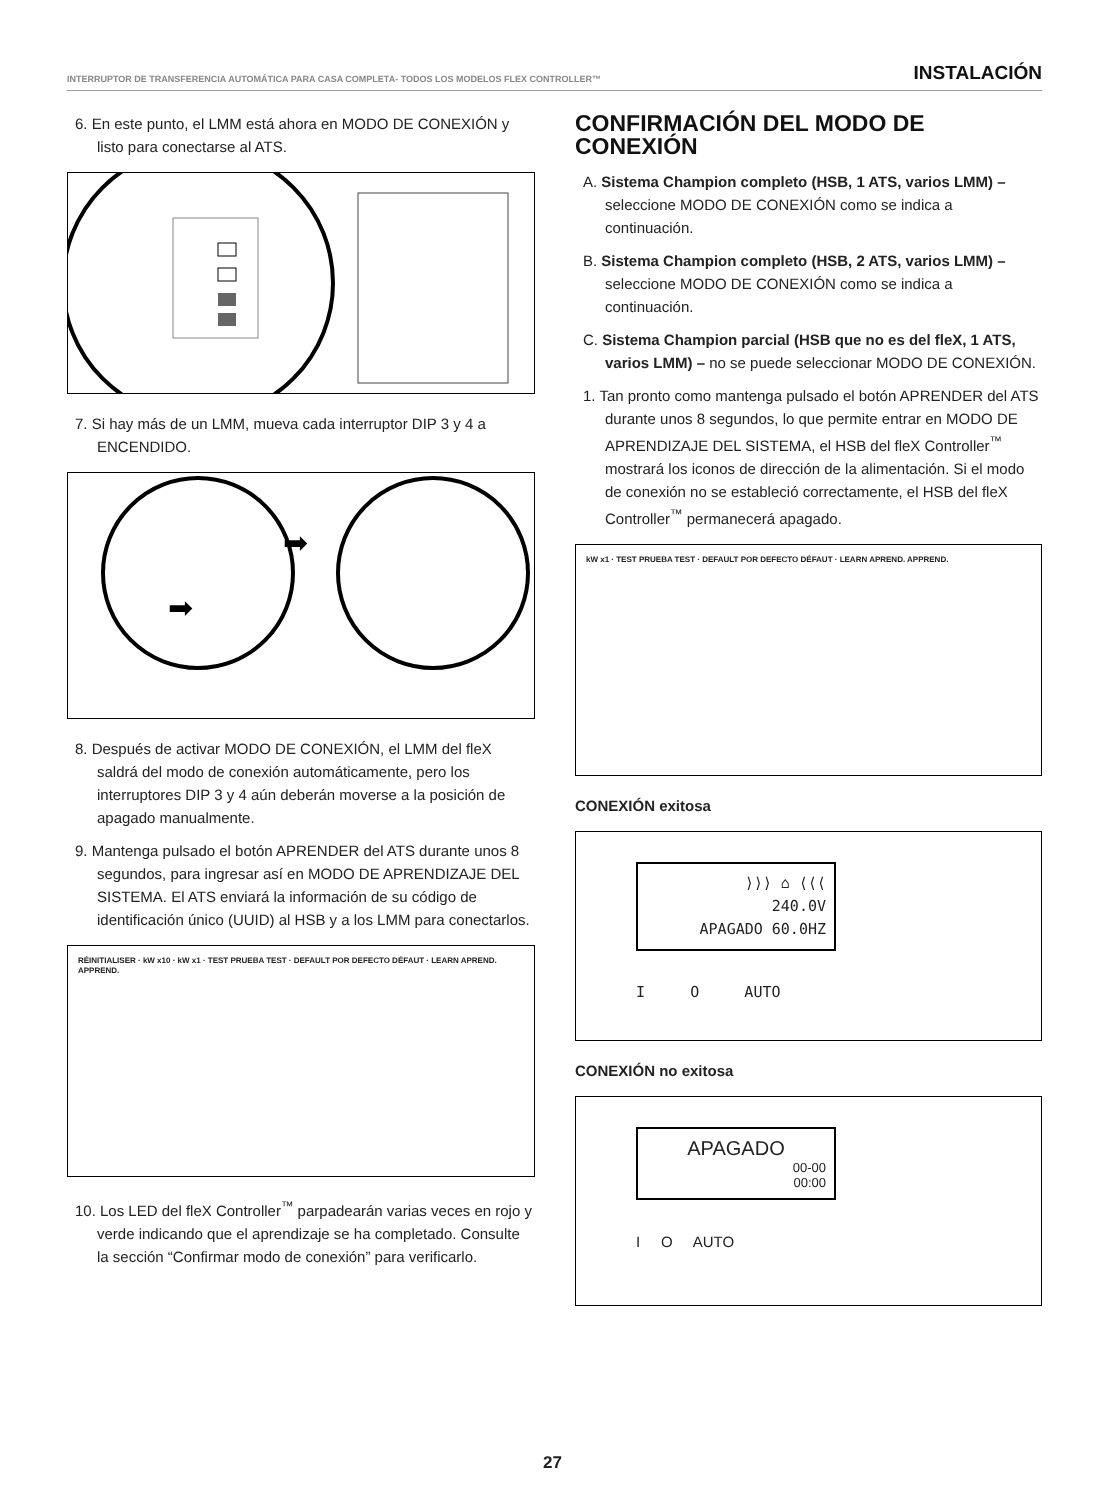INTERRUPTOR DE TRANSFERENCIA AUTOMÁTICA PARA CASA COMPLETA- TODOS LOS MODELOS FLEX CONTROLLER™ INSTALACIÓN
6. En este punto, el LMM está ahora en MODO DE CONEXIÓN y listo para conectarse al ATS.
7. Si hay más de un LMM, mueva cada interruptor DIP 3 y 4 a ENCENDIDO.
➡
➡
8. Después de activar MODO DE CONEXIÓN, el LMM del fleX saldrá del modo de conexión automáticamente, pero los interruptores DIP 3 y 4 aún deberán moverse a la posición de apagado manualmente.
9. Mantenga pulsado el botón APRENDER del ATS durante unos 8 segundos, para ingresar así en MODO DE APRENDIZAJE DEL SISTEMA. El ATS enviará la información de su código de identificación único (UUID) al HSB y a los LMM para conectarlos.
RÉINITIALISER · kW x10 · kW x1 · TEST PRUEBA TEST · DEFAULT POR DEFECTO DÉFAUT · LEARN APREND. APPREND.
10. Los LED del fleX Controller<sup>™</sup> parpadearán varias veces en rojo y verde indicando que el aprendizaje se ha completado. Consulte la sección “Confirmar modo de conexión” para verificarlo.
CONFIRMACIÓN DEL MODO DE CONEXIÓN
A. Sistema Champion completo (HSB, 1 ATS, varios LMM) – seleccione MODO DE CONEXIÓN como se indica a continuación.
B. Sistema Champion completo (HSB, 2 ATS, varios LMM) – seleccione MODO DE CONEXIÓN como se indica a continuación.
C. Sistema Champion parcial (HSB que no es del fleX, 1 ATS, varios LMM) – no se puede seleccionar MODO DE CONEXIÓN.
1. Tan pronto como mantenga pulsado el botón APRENDER del ATS durante unos 8 segundos, lo que permite entrar en MODO DE APRENDIZAJE DEL SISTEMA, el HSB del fleX Controller<sup>™</sup> mostrará los iconos de dirección de la alimentación. Si el modo de conexión no se estableció correctamente, el HSB del fleX Controller<sup>™</sup> permanecerá apagado.
kW x1 · TEST PRUEBA TEST · DEFAULT POR DEFECTO DÉFAUT · LEARN APREND. APPREND.
CONEXIÓN exitosa
⟩⟩⟩ ⌂ ⟨⟨⟨
240.0V
APAGADO 60.0HZ
I O AUTO
CONEXIÓN no exitosa
APAGADO
00-00
00:00
I O AUTO
27